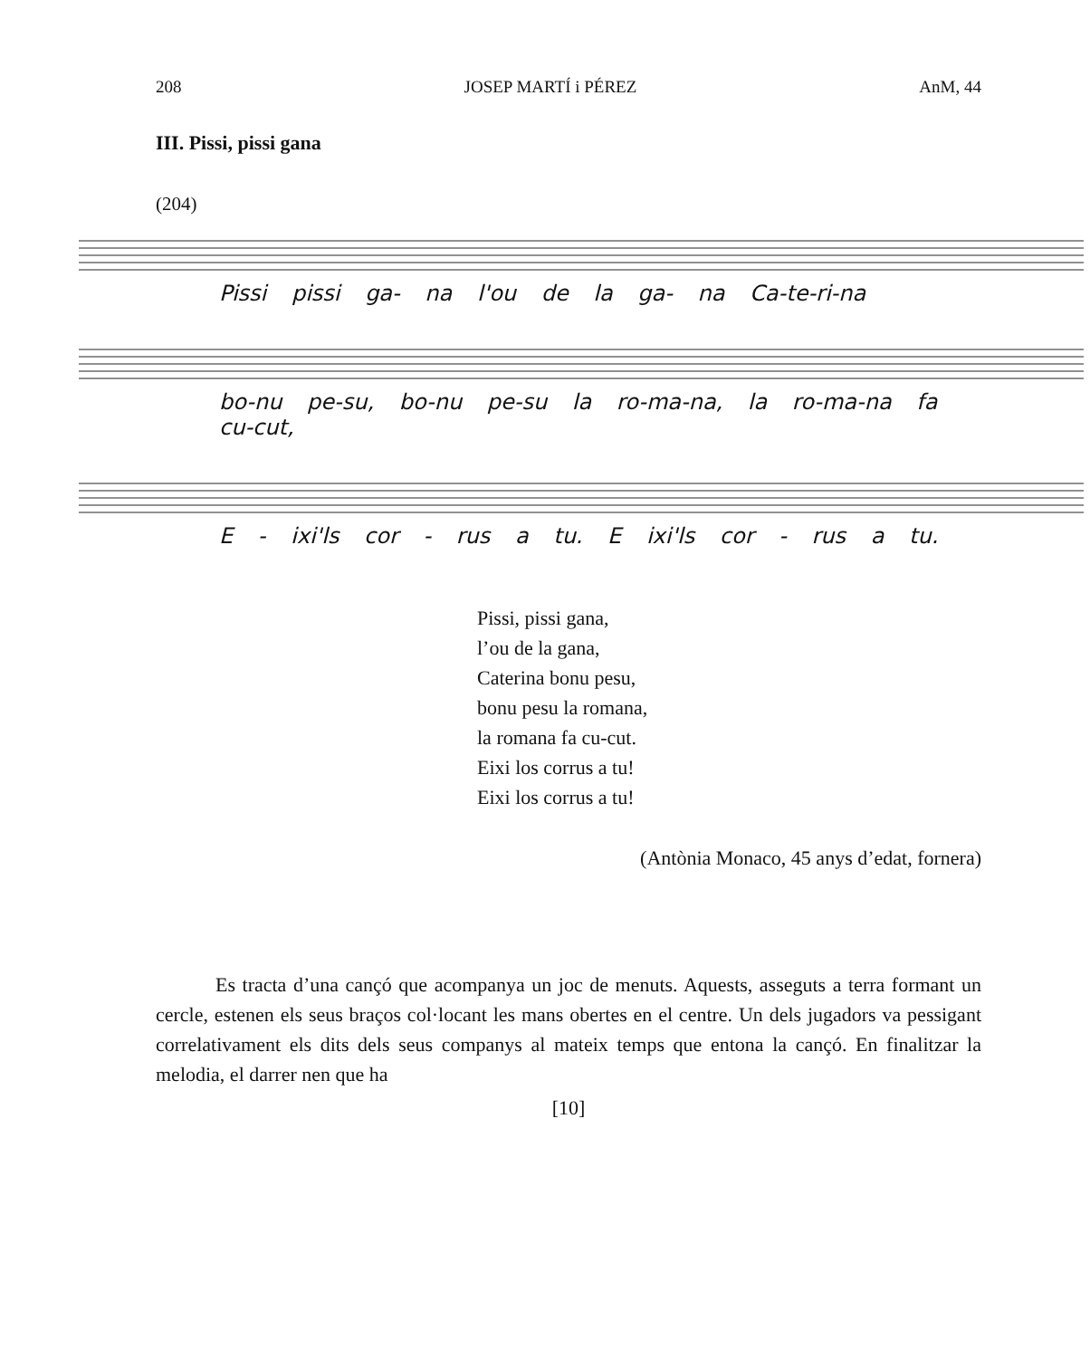208 JOSEP MARTÍ i PÉREZ AnM, 44
III. Pissi, pissi gana
(204)
Pissi pissi ga- na l'ou de la ga- na Ca-te-ri-na
bo-nu pe-su, bo-nu pe-su la ro-ma-na, la ro-ma-na fa cu-cut,
E - ixi'ls cor - rus a tu. E ixi'ls cor - rus a tu.
Pissi, pissi gana,
l’ou de la gana,
Caterina bonu pesu,
bonu pesu la romana,
la romana fa cu-cut.
Eixi los corrus a tu!
Eixi los corrus a tu!
(Antònia Monaco, 45 anys d’edat, fornera)
   Es tracta d’una cançó que acompanya un joc de menuts. Aquests, asseguts a terra formant un cercle, estenen els seus braços col·locant les mans obertes en el centre. Un dels jugadors va pessigant correlativament els dits dels seus companys al mateix temps que entona la cançó. En finalitzar la melodia, el darrer nen que ha
[10]